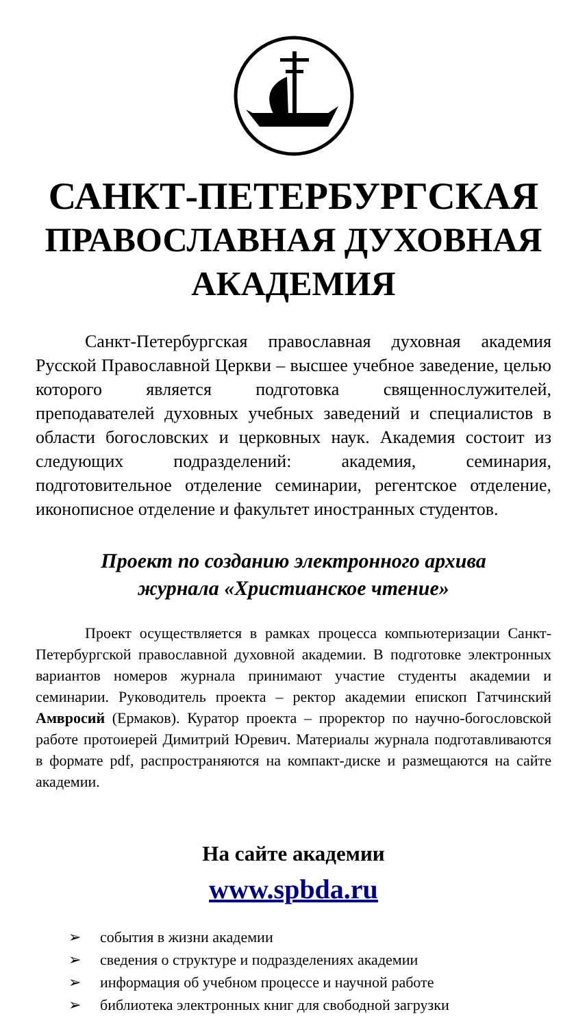САНКТ-ПЕТЕРБУРГСКАЯ
ПРАВОСЛАВНАЯ ДУХОВНАЯ
АКАДЕМИЯ
Санкт-Петербургская православная духовная академия Русской Православной Церкви – высшее учебное заведение, целью которого является подготовка священнослужителей, преподавателей духовных учебных заведений и специалистов в области богословских и церковных наук. Академия состоит из следующих подразделений: академия, семинария, подготовительное отделение семинарии, регентское отделение, иконописное отделение и факультет иностранных студентов.
Проект по созданию электронного архива
журнала «Христианское чтение»
Проект осуществляется в рамках процесса компьютеризации Санкт-Петербургской православной духовной академии. В подготовке электронных вариантов номеров журнала принимают участие студенты академии и семинарии. Руководитель проекта – ректор академии епископ Гатчинский Амвросий (Ермаков). Куратор проекта – проректор по научно-богословской работе протоиерей Димитрий Юревич. Материалы журнала подготавливаются в формате pdf, распространяются на компакт-диске и размещаются на сайте академии.
На сайте академии
www.spbda.ru
➢ события в жизни академии
➢ сведения о структуре и подразделениях академии
➢ информация об учебном процессе и научной работе
➢ библиотека электронных книг для свободной загрузки